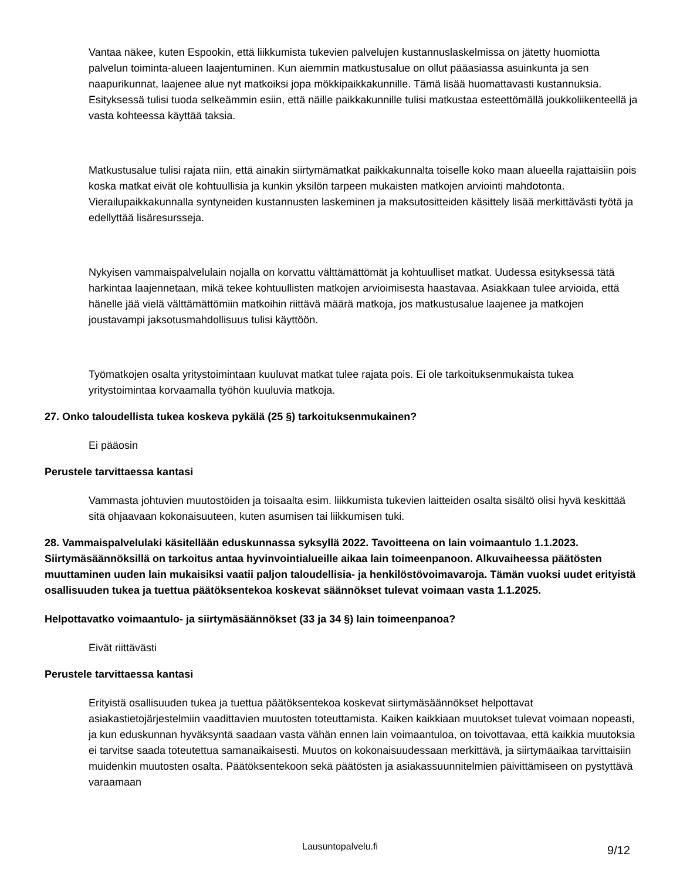Vantaa näkee, kuten Espookin, että liikkumista tukevien palvelujen kustannuslaskelmissa on jätetty huomiotta palvelun toiminta-alueen laajentuminen. Kun aiemmin matkustusalue on ollut pääasiassa asuinkunta ja sen naapurikunnat, laajenee alue nyt matkoiksi jopa mökkipaikkakunnille. Tämä lisää huomattavasti kustannuksia. Esityksessä tulisi tuoda selkeämmin esiin, että näille paikkakunnille tulisi matkustaa esteettömällä joukkoliikenteellä ja vasta kohteessa käyttää taksia.
Matkustusalue tulisi rajata niin, että ainakin siirtymämatkat paikkakunnalta toiselle koko maan alueella rajattaisiin pois koska matkat eivät ole kohtuullisia ja kunkin yksilön tarpeen mukaisten matkojen arviointi mahdotonta. Vierailupaikkakunnalla syntyneiden kustannusten laskeminen ja maksutositteiden käsittely lisää merkittävästi työtä ja edellyttää lisäresursseja.
Nykyisen vammaispalvelulain nojalla on korvattu välttämättömät ja kohtuulliset matkat. Uudessa esityksessä tätä harkintaa laajennetaan, mikä tekee kohtuullisten matkojen arvioimisesta haastavaa. Asiakkaan tulee arvioida, että hänelle jää vielä välttämättömiin matkoihin riittävä määrä matkoja, jos matkustusalue laajenee ja matkojen joustavampi jaksotusmahdollisuus tulisi käyttöön.
Työmatkojen osalta yritystoimintaan kuuluvat matkat tulee rajata pois. Ei ole tarkoituksenmukaista tukea yritystoimintaa korvaamalla työhön kuuluvia matkoja.
27. Onko taloudellista tukea koskeva pykälä (25 §) tarkoituksenmukainen?
Ei pääosin
Perustele tarvittaessa kantasi
Vammasta johtuvien muutostöiden ja toisaalta esim. liikkumista tukevien laitteiden osalta sisältö olisi hyvä keskittää sitä ohjaavaan kokonaisuuteen, kuten asumisen tai liikkumisen tuki.
28. Vammaispalvelulaki käsitellään eduskunnassa syksyllä 2022. Tavoitteena on lain voimaantulo 1.1.2023. Siirtymäsäännöksillä on tarkoitus antaa hyvinvointialueille aikaa lain toimeenpanoon. Alkuvaiheessa päätösten muuttaminen uuden lain mukaisiksi vaatii paljon taloudellisia- ja henkilöstövoimavaroja. Tämän vuoksi uudet erityistä osallisuuden tukea ja tuettua päätöksentekoa koskevat säännökset tulevat voimaan vasta 1.1.2025.
Helpottavatko voimaantulo- ja siirtymäsäännökset (33 ja 34 §) lain toimeenpanoa?
Eivät riittävästi
Perustele tarvittaessa kantasi
Erityistä osallisuuden tukea ja tuettua päätöksentekoa koskevat siirtymäsäännökset helpottavat asiakastietojärjestelmiin vaadittavien muutosten toteuttamista. Kaiken kaikkiaan muutokset tulevat voimaan nopeasti, ja kun eduskunnan hyväksyntä saadaan vasta vähän ennen lain voimaantuloa, on toivottavaa, että kaikkia muutoksia ei tarvitse saada toteutettua samanaikaisesti. Muutos on kokonaisuudessaan merkittävä, ja siirtymäaikaa tarvittaisiin muidenkin muutosten osalta. Päätöksentekoon sekä päätösten ja asiakassuunnitelmien päivittämiseen on pystyttävä varaamaan
Lausuntopalvelu.fi
9/12